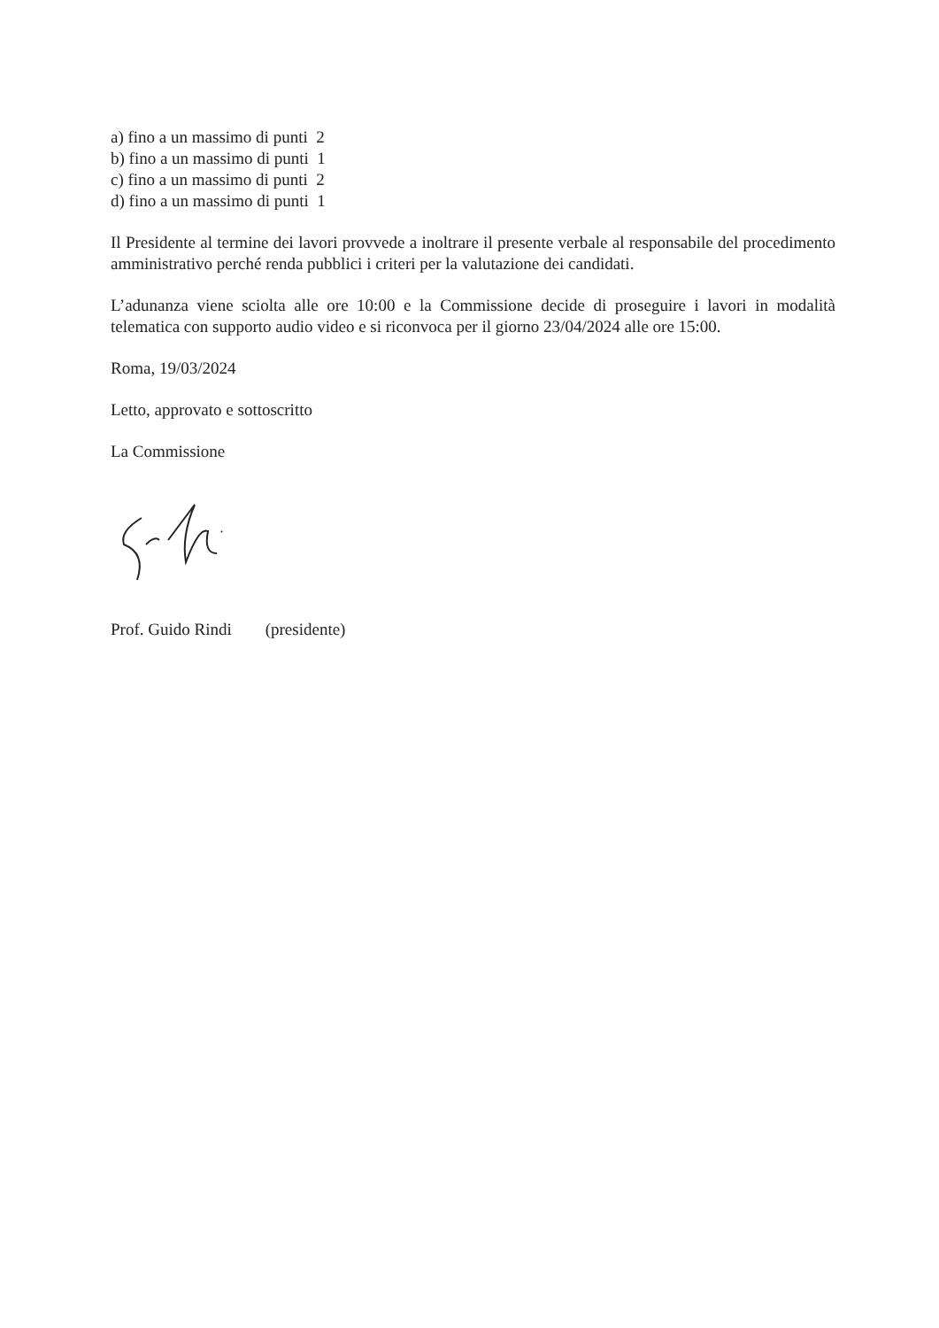a) fino a un massimo di punti 2
b) fino a un massimo di punti 1
c) fino a un massimo di punti 2
d) fino a un massimo di punti 1
Il Presidente al termine dei lavori provvede a inoltrare il presente verbale al responsabile del procedimento amministrativo perché renda pubblici i criteri per la valutazione dei candidati.
L’adunanza viene sciolta alle ore 10:00 e la Commissione decide di proseguire i lavori in modalità telematica con supporto audio video e si riconvoca per il giorno 23/04/2024 alle ore 15:00.
Roma, 19/03/2024
Letto, approvato e sottoscritto
La Commissione
Prof. Guido Rindi (presidente)